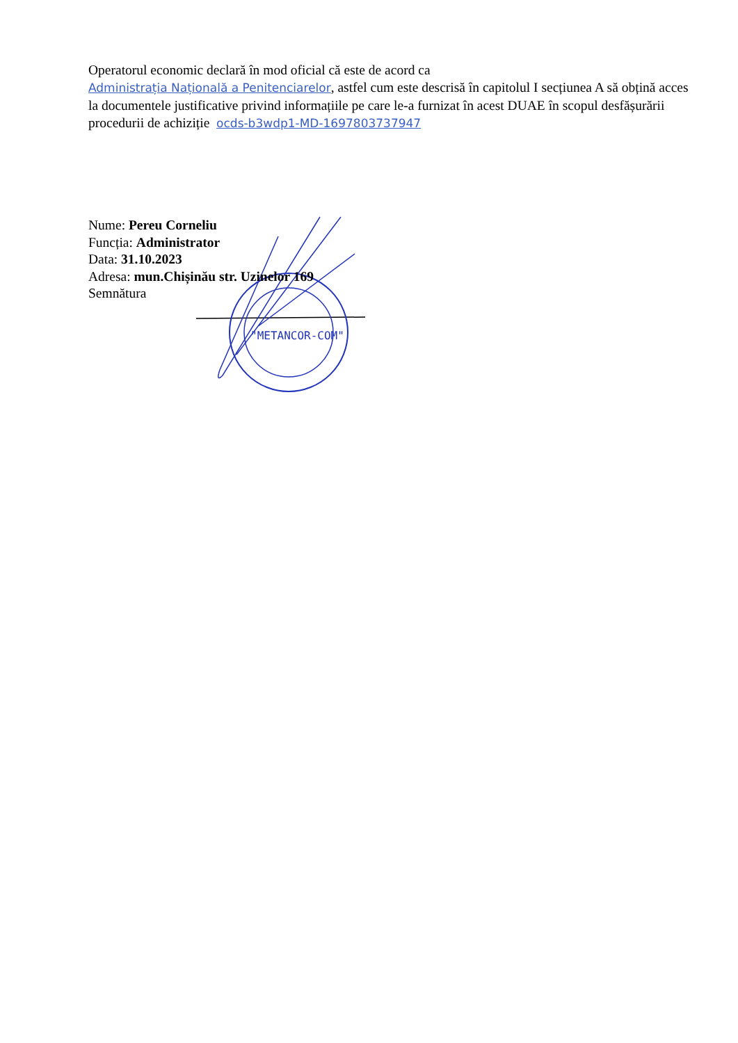Operatorul economic declară în mod oficial că este de acord ca
Administrația Națională a Penitenciarelor, astfel cum este descrisă în capitolul I secțiunea A să obțină acces la documentele justificative privind informațiile pe care le-a furnizat în acest DUAE în scopul desfășurării procedurii de achiziție ocds-b3wdp1-MD-1697803737947
"METANCOR-COM"
Nume: Pereu Corneliu
Funcția: Administrator
Data: 31.10.2023
Adresa: mun.Chișinău str. Uzinelor 169
Semnătura